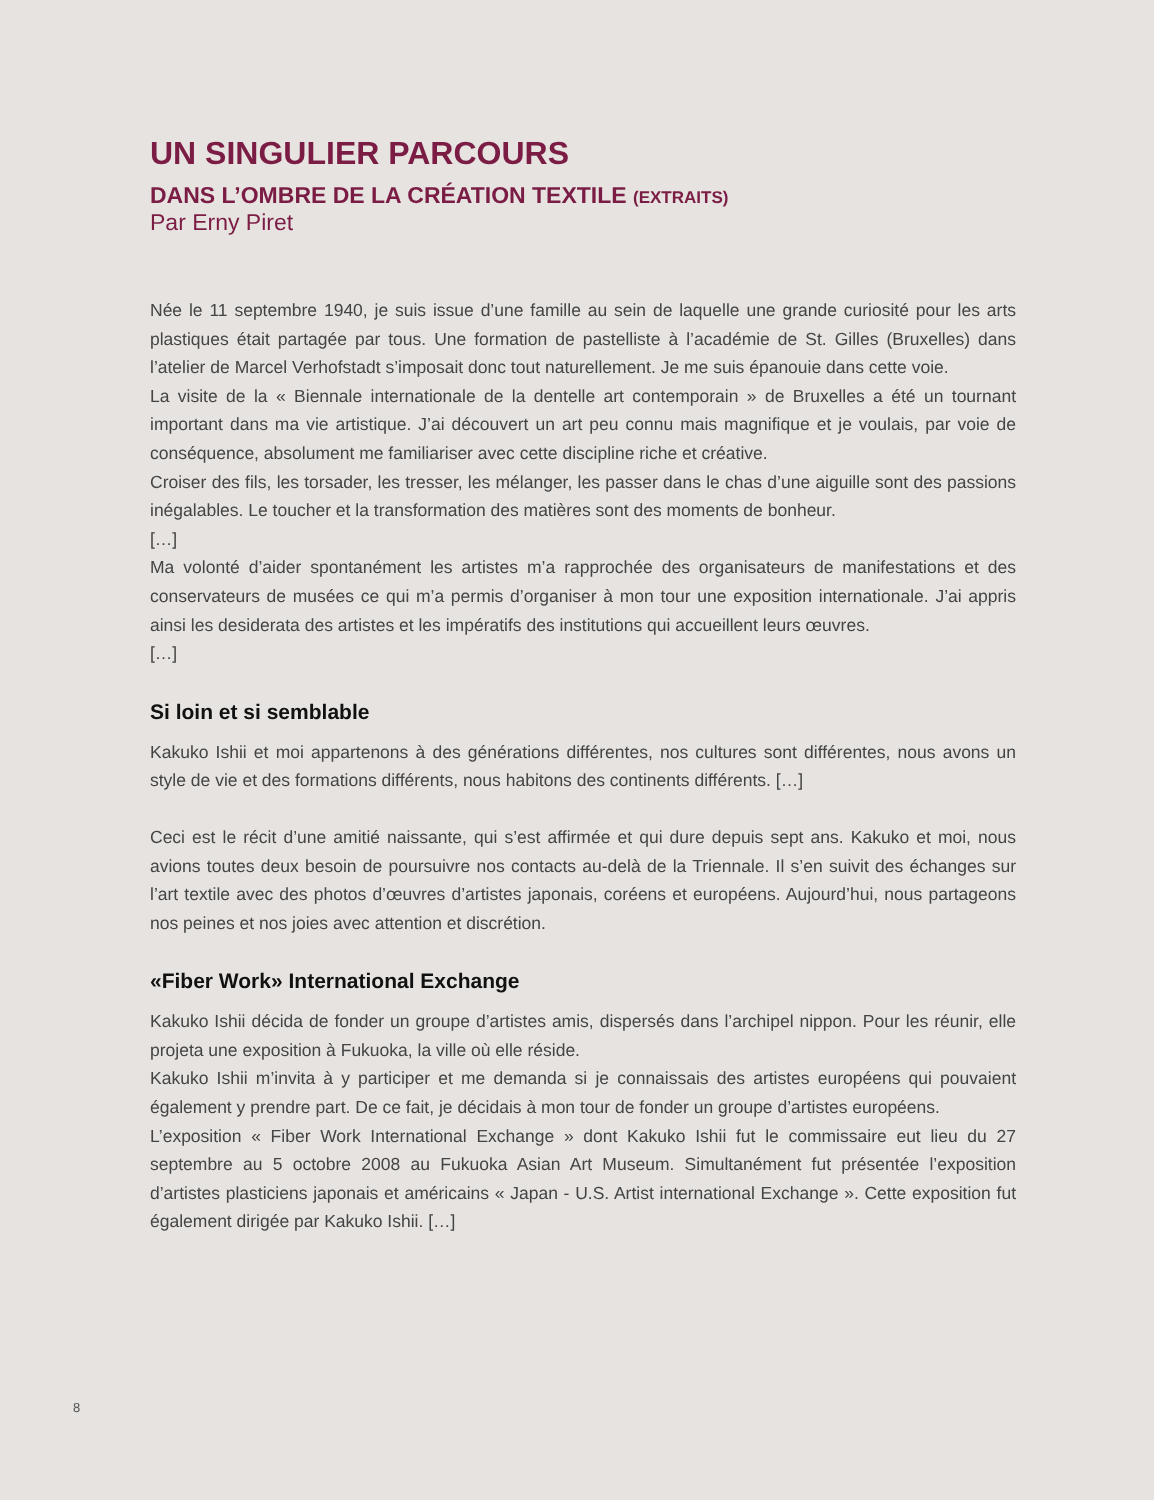UN SINGULIER PARCOURS
DANS L’OMBRE DE LA CRÉATION TEXTILE (EXTRAITS)
Par Erny Piret
Née le 11 septembre 1940, je suis issue d’une famille au sein de laquelle une grande curiosité pour les arts plastiques était partagée par tous. Une formation de pastelliste à l’académie de St. Gilles (Bruxelles) dans l’atelier de Marcel Verhofstadt s’imposait donc tout naturellement. Je me suis épanouie dans cette voie.
La visite de la « Biennale internationale de la dentelle art contemporain » de Bruxelles a été un tournant important dans ma vie artistique. J’ai découvert un art peu connu mais magnifique et je voulais, par voie de conséquence, absolument me familiariser avec cette discipline riche et créative.
Croiser des fils, les torsader, les tresser, les mélanger, les passer dans le chas d’une aiguille sont des passions inégalables. Le toucher et la transformation des matières sont des moments de bonheur.
[…]
Ma volonté d’aider spontanément les artistes m’a rapprochée des organisateurs de manifestations et des conservateurs de musées ce qui m’a permis d’organiser à mon tour une exposition internationale. J’ai appris ainsi les desiderata des artistes et les impératifs des institutions qui accueillent leurs œuvres.
[…]
Si loin et si semblable
Kakuko Ishii et moi appartenons à des générations différentes, nos cultures sont différentes, nous avons un style de vie et des formations différents, nous habitons des continents différents. […]
Ceci est le récit d’une amitié naissante, qui s’est affirmée et qui dure depuis sept ans. Kakuko et moi, nous avions toutes deux besoin de poursuivre nos contacts au-delà de la Triennale. Il s’en suivit des échanges sur l’art textile avec des photos d’œuvres d’artistes japonais, coréens et européens. Aujourd’hui, nous partageons nos peines et nos joies avec attention et discrétion.
«Fiber Work» International Exchange
Kakuko Ishii décida de fonder un groupe d’artistes amis, dispersés dans l’archipel nippon. Pour les réunir, elle projeta une exposition à Fukuoka, la ville où elle réside.
Kakuko Ishii m’invita à y participer et me demanda si je connaissais des artistes européens qui pouvaient également y prendre part. De ce fait, je décidais à mon tour de fonder un groupe d’artistes européens.
L’exposition « Fiber Work International Exchange » dont Kakuko Ishii fut le commissaire eut lieu du 27 septembre au 5 octobre 2008 au Fukuoka Asian Art Museum. Simultanément fut présentée l’exposition d’artistes plasticiens japonais et américains « Japan - U.S. Artist international Exchange ». Cette exposition fut également dirigée par Kakuko Ishii. […]
8